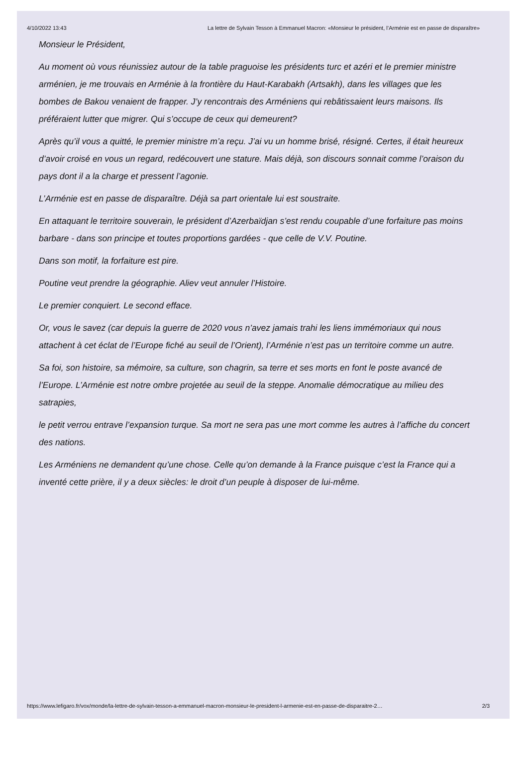4/10/2022 13:43 La lettre de Sylvain Tesson à Emmanuel Macron: «Monsieur le président, l’Arménie est en passe de disparaître»
Monsieur le Président,
Au moment où vous réunissiez autour de la table praguoise les présidents turc et azéri et le premier ministre arménien, je me trouvais en Arménie à la frontière du Haut-Karabakh (Artsakh), dans les villages que les bombes de Bakou venaient de frapper. J’y rencontrais des Arméniens qui rebâtissaient leurs maisons. Ils préféraient lutter que migrer. Qui s’occupe de ceux qui demeurent?
Après qu’il vous a quitté, le premier ministre m’a reçu. J’ai vu un homme brisé, résigné. Certes, il était heureux d’avoir croisé en vous un regard, redécouvert une stature. Mais déjà, son discours sonnait comme l’oraison du pays dont il a la charge et pressent l’agonie.
L’Arménie est en passe de disparaître. Déjà sa part orientale lui est soustraite.
En attaquant le territoire souverain, le président d’Azerbaïdjan s’est rendu coupable d’une forfaiture pas moins barbare - dans son principe et toutes proportions gardées - que celle de V.V. Poutine.
Dans son motif, la forfaiture est pire.
Poutine veut prendre la géographie. Aliev veut annuler l’Histoire.
Le premier conquiert. Le second efface.
Or, vous le savez (car depuis la guerre de 2020 vous n’avez jamais trahi les liens immémoriaux qui nous attachent à cet éclat de l’Europe fiché au seuil de l’Orient), l’Arménie n’est pas un territoire comme un autre.
Sa foi, son histoire, sa mémoire, sa culture, son chagrin, sa terre et ses morts en font le poste avancé de l’Europe. L’Arménie est notre ombre projetée au seuil de la steppe. Anomalie démocratique au milieu des satrapies,
le petit verrou entrave l’expansion turque. Sa mort ne sera pas une mort comme les autres à l’affiche du concert des nations.
Les Arméniens ne demandent qu’une chose. Celle qu’on demande à la France puisque c’est la France qui a inventé cette prière, il y a deux siècles: le droit d’un peuple à disposer de lui-même.
https://www.lefigaro.fr/vox/monde/la-lettre-de-sylvain-tesson-a-emmanuel-macron-monsieur-le-president-l-armenie-est-en-passe-de-disparaitre-2… 2/3